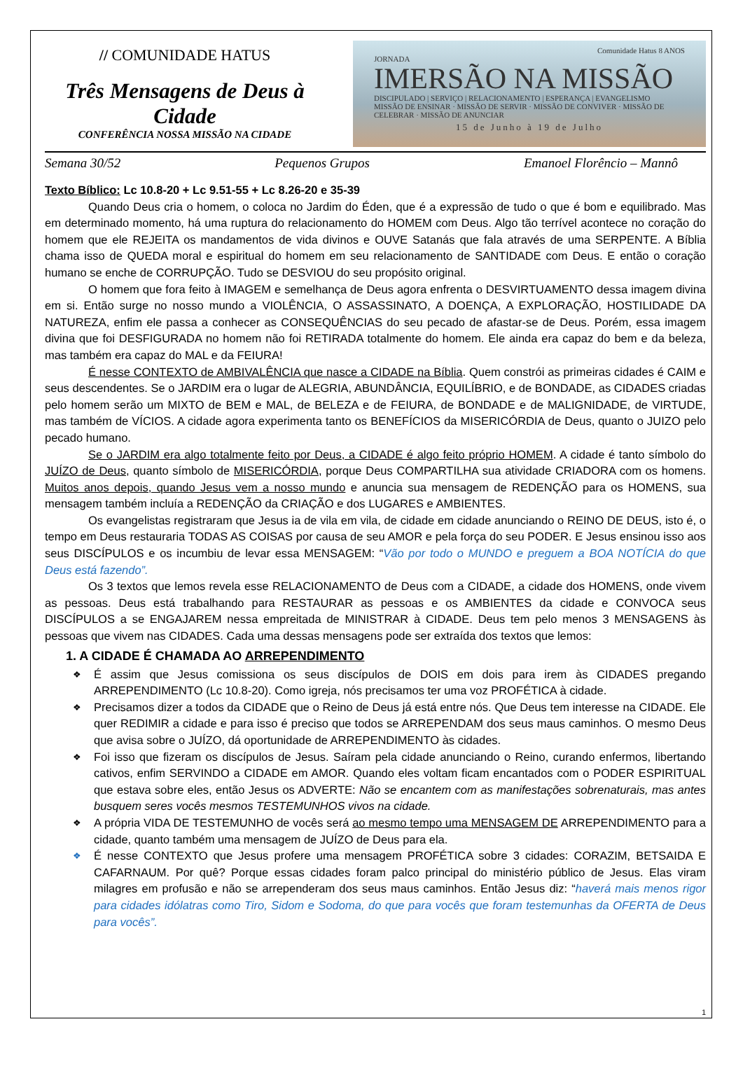// COMUNIDADE HATUS
Três Mensagens de Deus à Cidade
CONFERÊNCIA NOSSA MISSÃO NA CIDADE
Comunidade Hatus 8 ANOS
JORNADA
IMERSÃO NA MISSÃO
DISCIPULADO | SERVIÇO | RELACIONAMENTO | ESPERANÇA | EVANGELISMO
MISSÃO DE ENSINAR · MISSÃO DE SERVIR · MISSÃO DE CONVIVER · MISSÃO DE CELEBRAR · MISSÃO DE ANUNCIAR
15 de Junho à 19 de Julho
Semana 30/52 Pequenos Grupos Emanoel Florêncio – Mannô
Texto Bíblico: Lc 10.8-20 + Lc 9.51-55 + Lc 8.26-20 e 35-39
Quando Deus cria o homem, o coloca no Jardim do Éden, que é a expressão de tudo o que é bom e equilibrado. Mas em determinado momento, há uma ruptura do relacionamento do HOMEM com Deus. Algo tão terrível acontece no coração do homem que ele REJEITA os mandamentos de vida divinos e OUVE Satanás que fala através de uma SERPENTE. A Bíblia chama isso de QUEDA moral e espiritual do homem em seu relacionamento de SANTIDADE com Deus. E então o coração humano se enche de CORRUPÇÃO. Tudo se DESVIOU do seu propósito original.
O homem que fora feito à IMAGEM e semelhança de Deus agora enfrenta o DESVIRTUAMENTO dessa imagem divina em si. Então surge no nosso mundo a VIOLÊNCIA, O ASSASSINATO, A DOENÇA, A EXPLORAÇÃO, HOSTILIDADE DA NATUREZA, enfim ele passa a conhecer as CONSEQUÊNCIAS do seu pecado de afastar-se de Deus. Porém, essa imagem divina que foi DESFIGURADA no homem não foi RETIRADA totalmente do homem. Ele ainda era capaz do bem e da beleza, mas também era capaz do MAL e da FEIURA!
É nesse CONTEXTO de AMBIVALÊNCIA que nasce a CIDADE na Bíblia. Quem constrói as primeiras cidades é CAIM e seus descendentes. Se o JARDIM era o lugar de ALEGRIA, ABUNDÂNCIA, EQUILÍBRIO, e de BONDADE, as CIDADES criadas pelo homem serão um MIXTO de BEM e MAL, de BELEZA e de FEIURA, de BONDADE e de MALIGNIDADE, de VIRTUDE, mas também de VÍCIOS. A cidade agora experimenta tanto os BENEFÍCIOS da MISERICÓRDIA de Deus, quanto o JUIZO pelo pecado humano.
Se o JARDIM era algo totalmente feito por Deus, a CIDADE é algo feito próprio HOMEM. A cidade é tanto símbolo do JUÍZO de Deus, quanto símbolo de MISERICÓRDIA, porque Deus COMPARTILHA sua atividade CRIADORA com os homens. Muitos anos depois, quando Jesus vem a nosso mundo e anuncia sua mensagem de REDENÇÃO para os HOMENS, sua mensagem também incluía a REDENÇÃO da CRIAÇÃO e dos LUGARES e AMBIENTES.
Os evangelistas registraram que Jesus ia de vila em vila, de cidade em cidade anunciando o REINO DE DEUS, isto é, o tempo em Deus restauraria TODAS AS COISAS por causa de seu AMOR e pela força do seu PODER. E Jesus ensinou isso aos seus DISCÍPULOS e os incumbiu de levar essa MENSAGEM: “Vão por todo o MUNDO e preguem a BOA NOTÍCIA do que Deus está fazendo”.
Os 3 textos que lemos revela esse RELACIONAMENTO de Deus com a CIDADE, a cidade dos HOMENS, onde vivem as pessoas. Deus está trabalhando para RESTAURAR as pessoas e os AMBIENTES da cidade e CONVOCA seus DISCÍPULOS a se ENGAJAREM nessa empreitada de MINISTRAR à CIDADE. Deus tem pelo menos 3 MENSAGENS às pessoas que vivem nas CIDADES. Cada uma dessas mensagens pode ser extraída dos textos que lemos:
1. A CIDADE É CHAMADA AO ARREPENDIMENTO
❖ É assim que Jesus comissiona os seus discípulos de DOIS em dois para irem às CIDADES pregando ARREPENDIMENTO (Lc 10.8-20). Como igreja, nós precisamos ter uma voz PROFÉTICA à cidade.
❖ Precisamos dizer a todos da CIDADE que o Reino de Deus já está entre nós. Que Deus tem interesse na CIDADE. Ele quer REDIMIR a cidade e para isso é preciso que todos se ARREPENDAM dos seus maus caminhos. O mesmo Deus que avisa sobre o JUÍZO, dá oportunidade de ARREPENDIMENTO às cidades.
❖ Foi isso que fizeram os discípulos de Jesus. Saíram pela cidade anunciando o Reino, curando enfermos, libertando cativos, enfim SERVINDO a CIDADE em AMOR. Quando eles voltam ficam encantados com o PODER ESPIRITUAL que estava sobre eles, então Jesus os ADVERTE: Não se encantem com as manifestações sobrenaturais, mas antes busquem seres vocês mesmos TESTEMUNHOS vivos na cidade.
❖ A própria VIDA DE TESTEMUNHO de vocês será ao mesmo tempo uma MENSAGEM DE ARREPENDIMENTO para a cidade, quanto também uma mensagem de JUÍZO de Deus para ela.
❖ É nesse CONTEXTO que Jesus profere uma mensagem PROFÉTICA sobre 3 cidades: CORAZIM, BETSAIDA E CAFARNAUM. Por quê? Porque essas cidades foram palco principal do ministério público de Jesus. Elas viram milagres em profusão e não se arrependeram dos seus maus caminhos. Então Jesus diz: “haverá mais menos rigor para cidades idólatras como Tiro, Sidom e Sodoma, do que para vocês que foram testemunhas da OFERTA de Deus para vocês”.
1